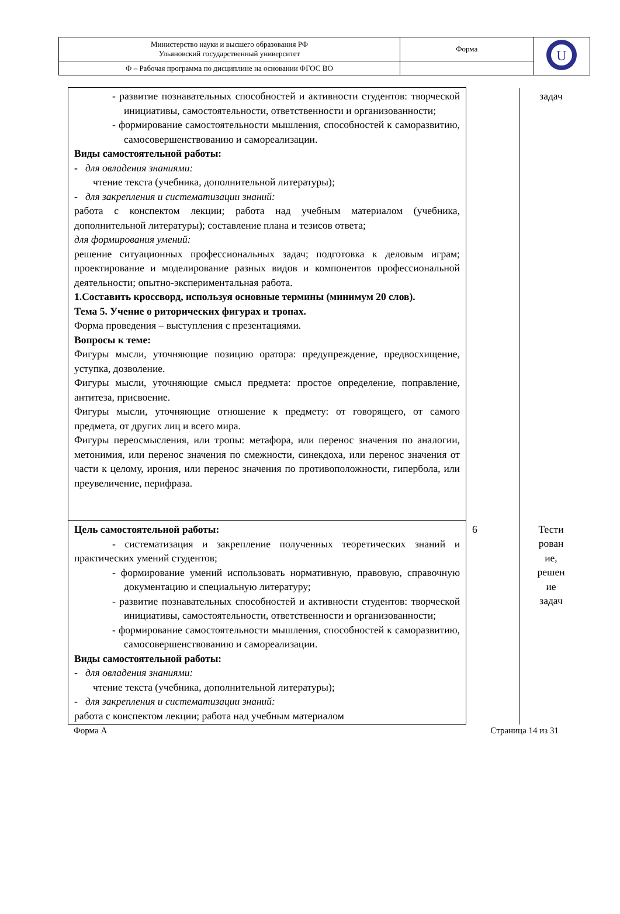| Министерство науки и высшего образования РФ Ульяновский государственный университет | Форма | U |
| Ф – Рабочая программа по дисциплине на основании ФГОС ВО | | |
| - развитие познавательных способностей и активности студентов: творческой инициативы, самостоятельности, ответственности и организованности; - формирование самостоятельности мышления, способностей к саморазвитию, самосовершенствованию и самореализации. Виды самостоятельной работы: - для овладения знаниями: чтение текста (учебника, дополнительной литературы); - для закрепления и систематизации знаний: работа с конспектом лекции; работа над учебным материалом (учебника, дополнительной литературы); составление плана и тезисов ответа; для формирования умений: решение ситуационных профессиональных задач; подготовка к деловым играм; проектирование и моделирование разных видов и компонентов профессиональной деятельности; опытно-экспериментальная работа. 1.Составить кроссворд, используя основные термины (минимум 20 слов). Тема 5. Учение о риторических фигурах и тропах. Форма проведения – выступления с презентациями. Вопросы к теме: Фигуры мысли, уточняющие позицию оратора: предупреждение, предвосхищение, уступка, дозволение. Фигуры мысли, уточняющие смысл предмета: простое определение, поправление, антитеза, присвоение. Фигуры мысли, уточняющие отношение к предмету: от говорящего, от самого предмета, от других лиц и всего мира. Фигуры переосмысления, или тропы: метафора, или перенос значения по аналогии, метонимия, или перенос значения по смежности, синекдоха, или перенос значения от части к целому, ирония, или перенос значения по противоположности, гипербола, или преувеличение, перифраза. | | задач |
| Цель самостоятельной работы: - систематизация и закрепление полученных теоретических знаний и практических умений студентов; - формирование умений использовать нормативную, правовую, справочную документацию и специальную литературу; - развитие познавательных способностей и активности студентов: творческой инициативы, самостоятельности, ответственности и организованности; - формирование самостоятельности мышления, способностей к саморазвитию, самосовершенствованию и самореализации. Виды самостоятельной работы: - для овладения знаниями: чтение текста (учебника, дополнительной литературы); - для закрепления и систематизации знаний: работа с конспектом лекции; работа над учебным материалом | 6 | Тести рован ие, решен ие задач |
Форма А Страница 14 из 31